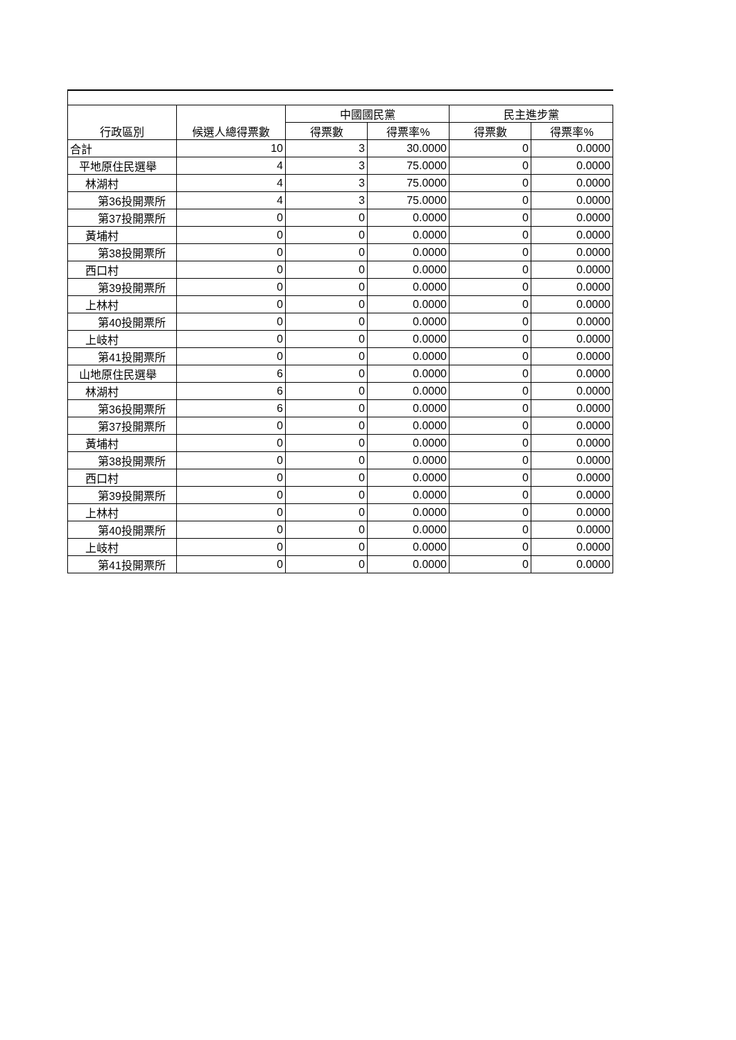| 行政區別 | 候選人總得票數 | 中國國民黨 | | 民主進步黨 | |
| --- | --- | --- | --- | --- | --- |
| | | 得票數 | 得票率% | 得票數 | 得票率% |
| 合計 | 10 | 3 | 30.0000 | 0 | 0.0000 |
| 平地原住民選舉 | 4 | 3 | 75.0000 | 0 | 0.0000 |
| 林湖村 | 4 | 3 | 75.0000 | 0 | 0.0000 |
| 第36投開票所 | 4 | 3 | 75.0000 | 0 | 0.0000 |
| 第37投開票所 | 0 | 0 | 0.0000 | 0 | 0.0000 |
| 黃埔村 | 0 | 0 | 0.0000 | 0 | 0.0000 |
| 第38投開票所 | 0 | 0 | 0.0000 | 0 | 0.0000 |
| 西口村 | 0 | 0 | 0.0000 | 0 | 0.0000 |
| 第39投開票所 | 0 | 0 | 0.0000 | 0 | 0.0000 |
| 上林村 | 0 | 0 | 0.0000 | 0 | 0.0000 |
| 第40投開票所 | 0 | 0 | 0.0000 | 0 | 0.0000 |
| 上岐村 | 0 | 0 | 0.0000 | 0 | 0.0000 |
| 第41投開票所 | 0 | 0 | 0.0000 | 0 | 0.0000 |
| 山地原住民選舉 | 6 | 0 | 0.0000 | 0 | 0.0000 |
| 林湖村 | 6 | 0 | 0.0000 | 0 | 0.0000 |
| 第36投開票所 | 6 | 0 | 0.0000 | 0 | 0.0000 |
| 第37投開票所 | 0 | 0 | 0.0000 | 0 | 0.0000 |
| 黃埔村 | 0 | 0 | 0.0000 | 0 | 0.0000 |
| 第38投開票所 | 0 | 0 | 0.0000 | 0 | 0.0000 |
| 西口村 | 0 | 0 | 0.0000 | 0 | 0.0000 |
| 第39投開票所 | 0 | 0 | 0.0000 | 0 | 0.0000 |
| 上林村 | 0 | 0 | 0.0000 | 0 | 0.0000 |
| 第40投開票所 | 0 | 0 | 0.0000 | 0 | 0.0000 |
| 上岐村 | 0 | 0 | 0.0000 | 0 | 0.0000 |
| 第41投開票所 | 0 | 0 | 0.0000 | 0 | 0.0000 |